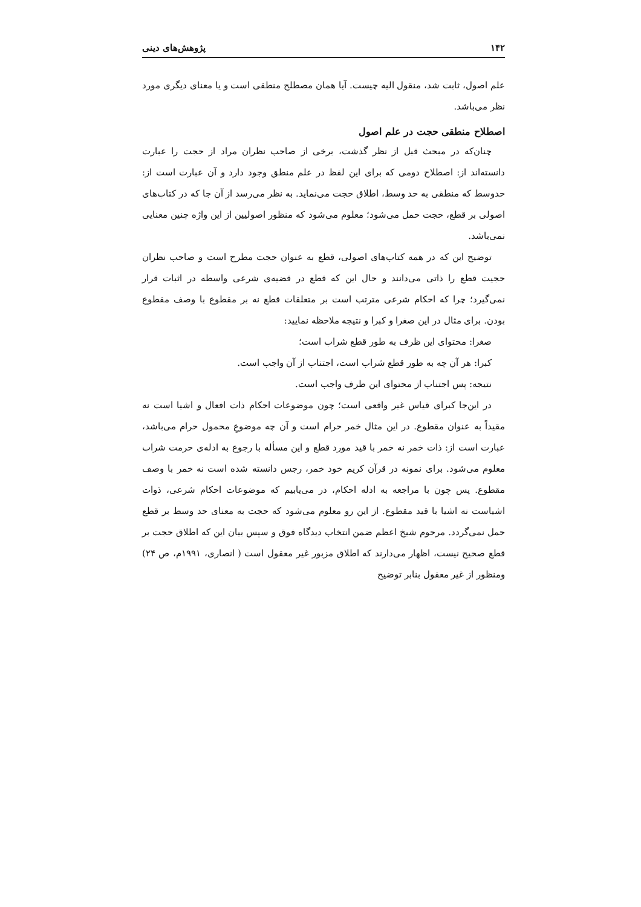۱۴۲ پژوهش‌های دینی
علم اصول، ثابت شد، منقول الیه چیست. آیا همان مصطلح منطقی است و یا معنای دیگری مورد نظر می‌باشد.
اصطلاح منطقی حجت در علم اصول
چنان‌که در مبحث قبل از نظر گذشت، برخی از صاحب نظران مراد از حجت را عبارت دانسته‌اند از: اصطلاح دومی که برای این لفظ در علم منطق وجود دارد و آن عبارت است از: حدوسط که منطقی به حد وسط، اطلاق حجت می‌نماید. به نظر می‌رسد از آن جا که در کتاب‌های اصولی بر قطع، حجت حمل می‌شود؛ معلوم می‌شود که منظور اصولیین از این واژه چنین معنایی نمی‌باشد.
توضیح این که در همه کتاب‌های اصولی، قطع به عنوان حجت مطرح است و صاحب نظران حجیت قطع را ذاتی می‌دانند و حال این که قطع در قضیه‌ی شرعی واسطه در اثبات قرار نمی‌گیرد؛ چرا که احکام شرعی مترتب است بر متعلقات قطع نه بر مقطوع با وصف مقطوع بودن. برای مثال در این صغرا و کبرا و نتیجه ملاحظه نمایید:
صغرا: محتوای این ظرف به طور قطع شراب است؛
کبرا: هر آن چه به طور قطع شراب است، اجتناب از آن واجب است.
نتیجه: پس اجتناب از محتوای این ظرف واجب است.
در این‌جا کبرای قیاس غیر واقعی است؛ چون موضوعات احکام ذات افعال و اشیا است نه مقیداً به عنوان مقطوع. در این مثال خمر حرام است و آن چه موضوعِ محمول حرام می‌باشد، عبارت است از: ذات خمر نه خمر با قید مورد قطع و این مسأله با رجوع به ادله‌ی حرمت شراب معلوم می‌شود. برای نمونه در قرآن کریم خود خمر، رجس دانسته شده است نه خمر با وصف مقطوع. پس چون با مراجعه به ادله احکام، در می‌یابیم که موضوعات احکام شرعی، ذوات اشیاست نه اشیا با قید مقطوع. از این رو معلوم می‌شود که حجت به معنای حد وسط بر قطع حمل نمی‌گردد. مرحوم شیخ اعظم ضمن انتخاب دیدگاه فوق و سپس بیان این که اطلاق حجت بر قطع صحیح نیست، اظهار می‌دارند که اطلاق مزبور غیر معقول است ( انصاری، ۱۹۹۱م، ص ۲۴) ومنظور از غیر معقول بنابر توضیح